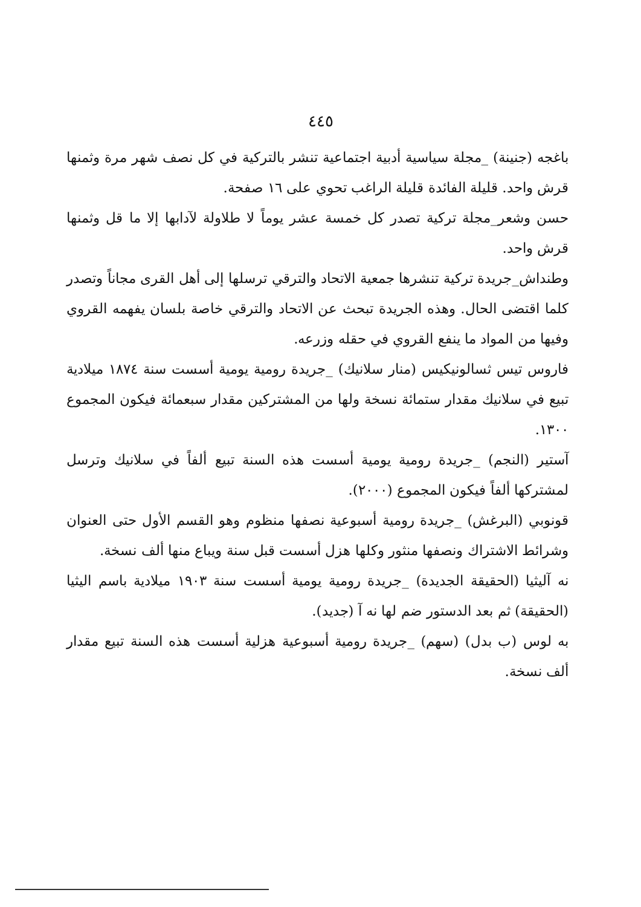٤٤٥
باغجه (جنينة) _مجلة سياسية أدبية اجتماعية تنشر بالتركية في كل نصف شهر مرة وثمنها قرش واحد. قليلة الفائدة قليلة الراغب تحوي على ١٦ صفحة.
حسن وشعر_مجلة تركية تصدر كل خمسة عشر يوماً لا طلاولة لآدابها إلا ما قل وثمنها قرش واحد.
وطنداش_جريدة تركية تنشرها جمعية الاتحاد والترقي ترسلها إلى أهل القرى مجاناً وتصدر كلما اقتضى الحال. وهذه الجريدة تبحث عن الاتحاد والترقي خاصة بلسان يفهمه القروي وفيها من المواد ما ينفع القروي في حقله وزرعه.
فاروس تيس ثسالونيكيس (منار سلانيك) _جريدة رومية يومية أسست سنة ١٨٧٤ ميلادية تبيع في سلانيك مقدار ستمائة نسخة ولها من المشتركين مقدار سبعمائة فيكون المجموع ١٣٠٠.
آستير (النجم) _جريدة رومية يومية أسست هذه السنة تبيع ألفاً في سلانيك وترسل لمشتركها ألفاً فيكون المجموع (٢٠٠٠).
قونوبي (البرغش) _جريدة رومية أسبوعية نصفها منظوم وهو القسم الأول حتى العنوان وشرائط الاشتراك ونصفها منثور وكلها هزل أسست قبل سنة ويباع منها ألف نسخة.
نه آليثيا (الحقيقة الجديدة) _جريدة رومية يومية أسست سنة ١٩٠٣ ميلادية باسم اليثيا (الحقيقة) ثم بعد الدستور ضم لها نه آ (جديد).
به لوس (ب بدل) (سهم) _جريدة رومية أسبوعية هزلية أسست هذه السنة تبيع مقدار ألف نسخة.